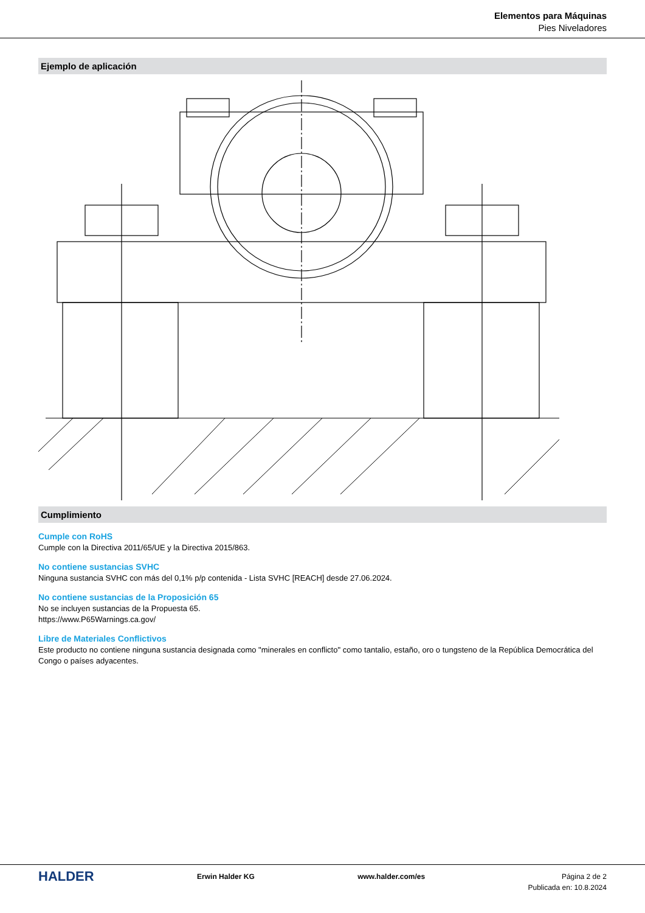Elementos para Máquinas
Pies Niveladores
Ejemplo de aplicación
Cumplimiento
Cumple con RoHS
Cumple con la Directiva 2011/65/UE y la Directiva 2015/863.
No contiene sustancias SVHC
Ninguna sustancia SVHC con más del 0,1% p/p contenida - Lista SVHC [REACH] desde 27.06.2024.
No contiene sustancias de la Proposición 65
No se incluyen sustancias de la Propuesta 65.
https://www.P65Warnings.ca.gov/
Libre de Materiales Conflictivos
Este producto no contiene ninguna sustancia designada como "minerales en conflicto" como tantalio, estaño, oro o tungsteno de la República Democrática del Congo o países adyacentes.
HALDER
Erwin Halder KG www.halder.com/es Página 2 de 2
Publicada en: 10.8.2024